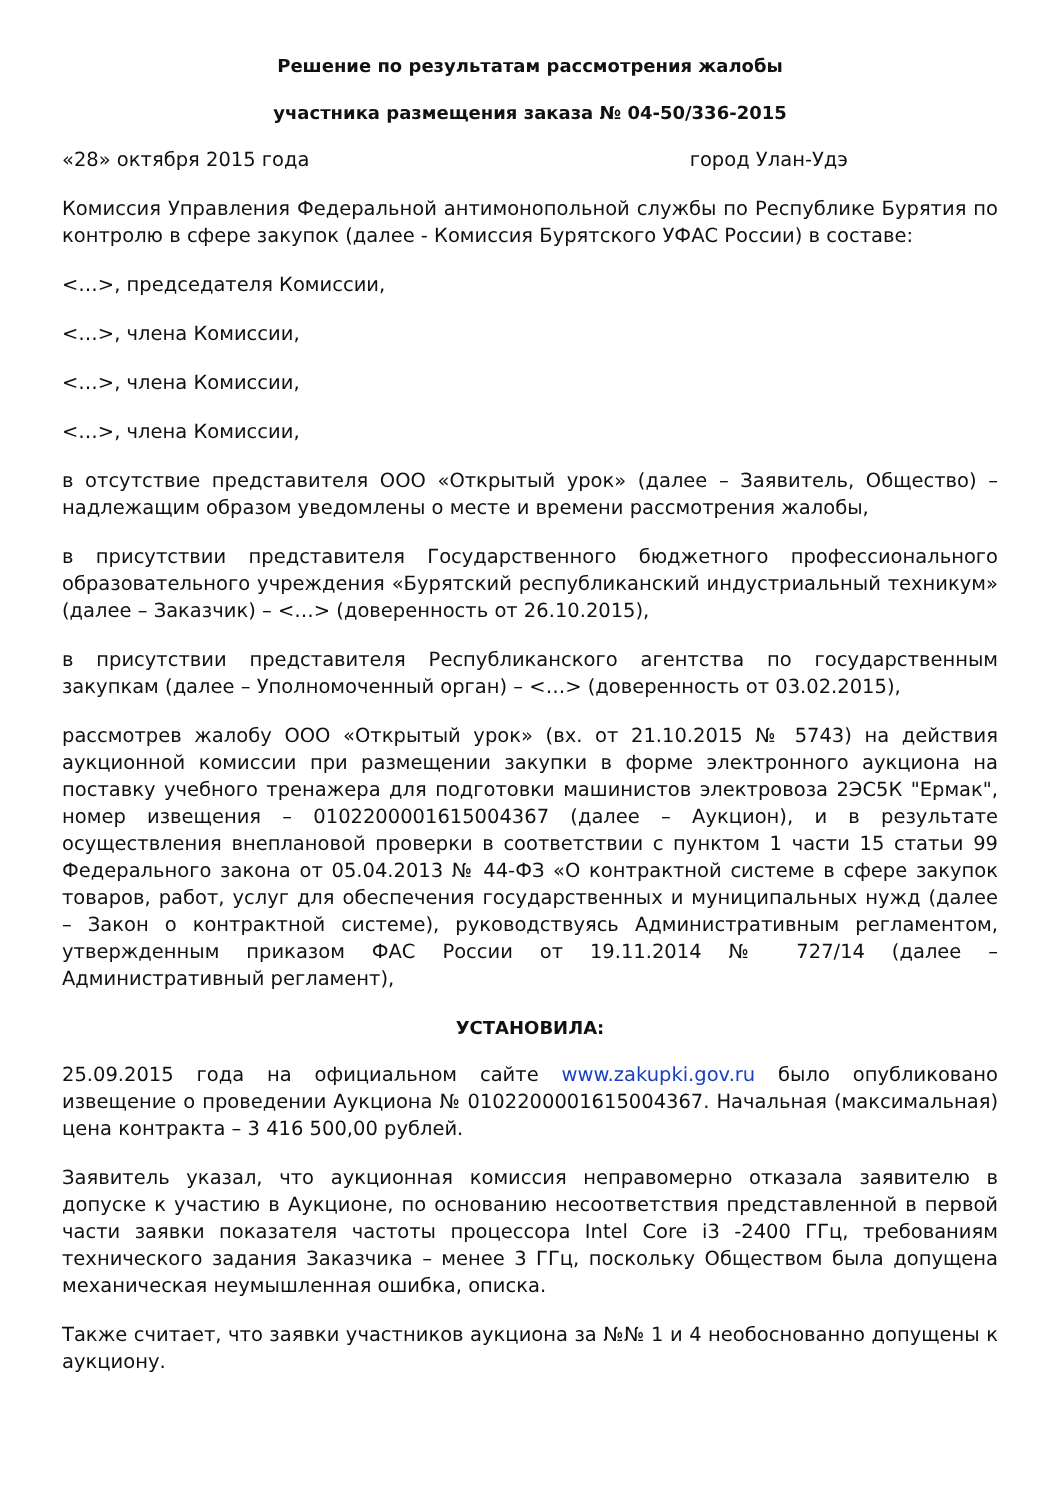Решение по результатам рассмотрения жалобы
участника размещения заказа № 04-50/336-2015
«28» октября 2015 года город Улан-Удэ
Комиссия Управления Федеральной антимонопольной службы по Республике Бурятия по контролю в сфере закупок (далее - Комиссия Бурятского УФАС России) в составе:
<…>, председателя Комиссии,
<…>, члена Комиссии,
<…>, члена Комиссии,
<…>, члена Комиссии,
в отсутствие представителя ООО «Открытый урок» (далее – Заявитель, Общество) – надлежащим образом уведомлены о месте и времени рассмотрения жалобы,
в присутствии представителя Государственного бюджетного профессионального образовательного учреждения «Бурятский республиканский индустриальный техникум» (далее – Заказчик) – <…> (доверенность от 26.10.2015),
в присутствии представителя Республиканского агентства по государственным закупкам (далее – Уполномоченный орган) – <…> (доверенность от 03.02.2015),
рассмотрев жалобу ООО «Открытый урок» (вх. от 21.10.2015 № 5743) на действия аукционной комиссии при размещении закупки в форме электронного аукциона на поставку учебного тренажера для подготовки машинистов электровоза 2ЭС5К "Ермак", номер извещения – 0102200001615004367 (далее – Аукцион), и в результате осуществления внеплановой проверки в соответствии с пунктом 1 части 15 статьи 99 Федерального закона от 05.04.2013 № 44-ФЗ «О контрактной системе в сфере закупок товаров, работ, услуг для обеспечения государственных и муниципальных нужд (далее – Закон о контрактной системе), руководствуясь Административным регламентом, утвержденным приказом ФАС России от 19.11.2014 № 727/14 (далее – Административный регламент),
УСТАНОВИЛА:
25.09.2015 года на официальном сайте www.zakupki.gov.ru было опубликовано извещение о проведении Аукциона № 0102200001615004367. Начальная (максимальная) цена контракта – 3 416 500,00 рублей.
Заявитель указал, что аукционная комиссия неправомерно отказала заявителю в допуске к участию в Аукционе, по основанию несоответствия представленной в первой части заявки показателя частоты процессора Intel Core i3 -2400 ГГц, требованиям технического задания Заказчика – менее 3 ГГц, поскольку Обществом была допущена механическая неумышленная ошибка, описка.
Также считает, что заявки участников аукциона за №№ 1 и 4 необоснованно допущены к аукциону.